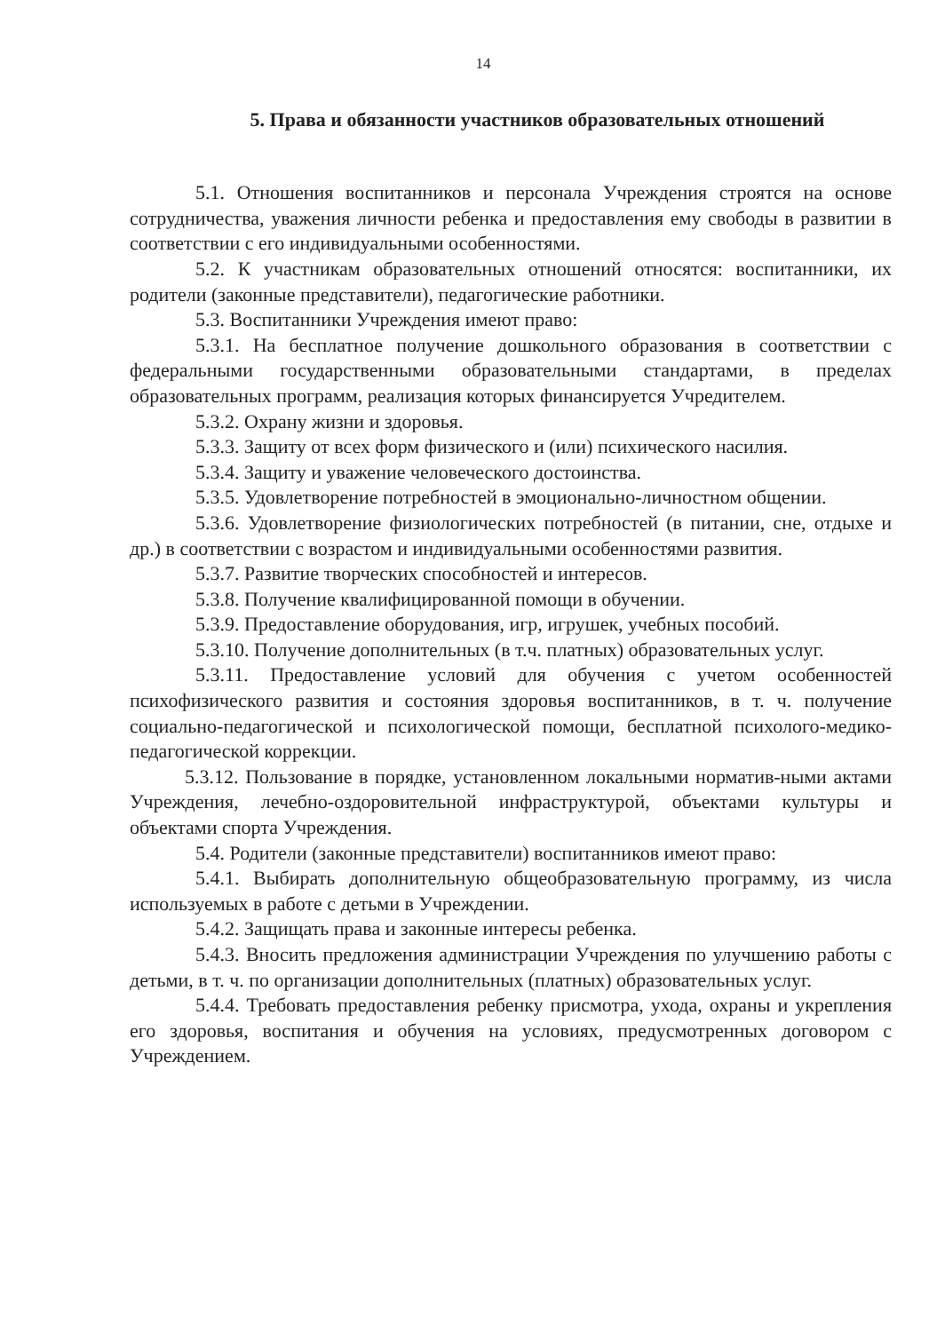14
5. Права и обязанности участников образовательных отношений
5.1. Отношения воспитанников и персонала Учреждения строятся на основе сотрудничества, уважения личности ребенка и предоставления ему свободы в развитии в соответствии с его индивидуальными особенностями.
5.2. К участникам образовательных отношений относятся: воспитанники, их родители (законные представители), педагогические работники.
5.3. Воспитанники Учреждения имеют право:
5.3.1. На бесплатное получение дошкольного образования в соответствии с федеральными государственными образовательными стандартами, в пределах образовательных программ, реализация которых финансируется Учредителем.
5.3.2. Охрану жизни и здоровья.
5.3.3. Защиту от всех форм физического и (или) психического насилия.
5.3.4. Защиту и уважение человеческого достоинства.
5.3.5. Удовлетворение потребностей в эмоционально-личностном общении.
5.3.6. Удовлетворение физиологических потребностей (в питании, сне, отдыхе и др.) в соответствии с возрастом и индивидуальными особенностями развития.
5.3.7. Развитие творческих способностей и интересов.
5.3.8. Получение квалифицированной помощи в обучении.
5.3.9. Предоставление оборудования, игр, игрушек, учебных пособий.
5.3.10. Получение дополнительных (в т.ч. платных) образовательных услуг.
5.3.11. Предоставление условий для обучения с учетом особенностей психофизического развития и состояния здоровья воспитанников, в т. ч. получение социально-педагогической и психологической помощи, бесплатной психолого-медико-педагогической коррекции.
5.3.12. Пользование в порядке, установленном локальными норматив-ными актами Учреждения, лечебно-оздоровительной инфраструктурой, объектами культуры и объектами спорта Учреждения.
5.4. Родители (законные представители) воспитанников имеют право:
5.4.1. Выбирать дополнительную общеобразовательную программу, из числа используемых в работе с детьми в Учреждении.
5.4.2. Защищать права и законные интересы ребенка.
5.4.3. Вносить предложения администрации Учреждения по улучшению работы с детьми, в т. ч. по организации дополнительных (платных) образовательных услуг.
5.4.4. Требовать предоставления ребенку присмотра, ухода, охраны и укрепления его здоровья, воспитания и обучения на условиях, предусмотренных договором с Учреждением.